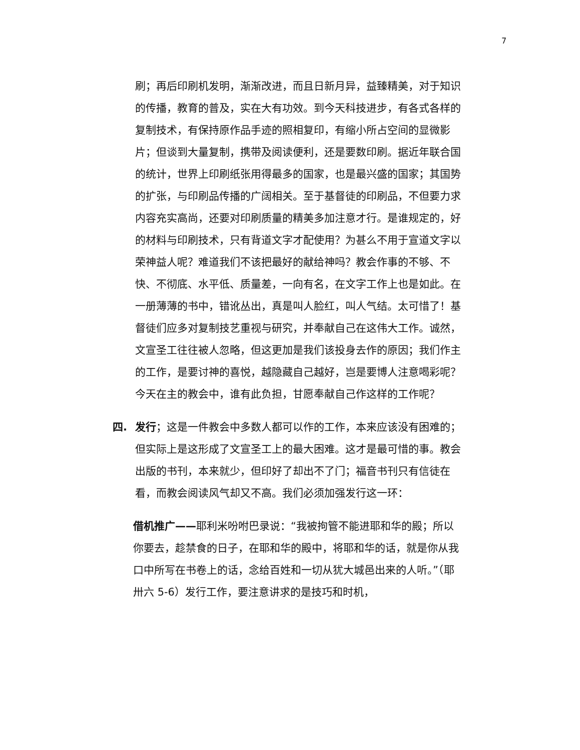7
刷；再后印刷机发明，渐渐改进，而且日新月异，益臻精美，对于知识的传播，教育的普及，实在大有功效。到今天科技进步，有各式各样的复制技术，有保持原作品手迹的照相复印，有缩小所占空间的显微影片；但谈到大量复制，携带及阅读便利，还是要数印刷。据近年联合国的统计，世界上印刷纸张用得最多的国家，也是最兴盛的国家；其国势的扩张，与印刷品传播的广阔相关。至于基督徒的印刷品，不但要力求内容充实高尚，还要对印刷质量的精美多加注意才行。是谁规定的，好的材料与印刷技术，只有背道文字才配使用？为甚么不用于宣道文字以荣神益人呢？难道我们不该把最好的献给神吗？教会作事的不够、不快、不彻底、水平低、质量差，一向有名，在文字工作上也是如此。在一册薄薄的书中，错讹丛出，真是叫人脸红，叫人气结。太可惜了！基督徒们应多对复制技艺重视与研究，并奉献自己在这伟大工作。诚然，文宣圣工往往被人忽略，但这更加是我们该投身去作的原因；我们作主的工作，是要讨神的喜悦，越隐藏自己越好，岂是要博人注意喝彩呢？今天在主的教会中，谁有此负担，甘愿奉献自己作这样的工作呢？
四. 发行；这是一件教会中多数人都可以作的工作，本来应该没有困难的；但实际上是这形成了文宣圣工上的最大困难。这才是最可惜的事。教会出版的书刊，本来就少，但印好了却出不了门；福音书刊只有信徒在看，而教会阅读风气却又不高。我们必须加强发行这一环：
借机推广——耶利米吩咐巴录说：“我被拘管不能进耶和华的殿；所以你要去，趁禁食的日子，在耶和华的殿中，将耶和华的话，就是你从我口中所写在书卷上的话，念给百姓和一切从犹大城邑出来的人听。”（耶卅六 5-6）发行工作，要注意讲求的是技巧和时机，